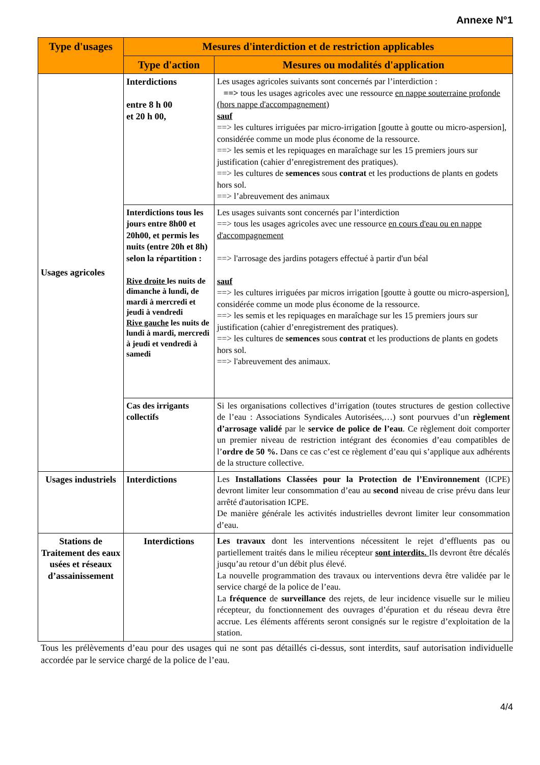Annexe N°1
| Type d'usages | Mesures d'interdiction et de restriction applicables | |
| --- | --- | --- |
| | Type d'action | Mesures ou modalités d'application |
| Usages agricoles | Interdictions entre 8 h 00 et 20 h 00, | Les usages agricoles suivants sont concernés par l’interdiction : ==> tous les usages agricoles avec une ressource en nappe souterraine profonde (hors nappe d'accompagnement) sauf ==> les cultures irriguées par micro-irrigation [goutte à goutte ou micro-aspersion], considérée comme un mode plus économe de la ressource. ==> les semis et les repiquages en maraîchage sur les 15 premiers jours sur justification (cahier d’enregistrement des pratiques). ==> les cultures de semences sous contrat et les productions de plants en godets hors sol. ==> l’abreuvement des animaux |
| | Interdictions tous les jours entre 8h00 et 20h00, et permis les nuits (entre 20h et 8h) selon la répartition : Rive droite les nuits de dimanche à lundi, de mardi à mercredi et jeudi à vendredi Rive gauche les nuits de lundi à mardi, mercredi à jeudi et vendredi à samedi | Les usages suivants sont concernés par l’interdiction ==> tous les usages agricoles avec une ressource en cours d'eau ou en nappe d'accompagnement ==> l'arrosage des jardins potagers effectué à partir d'un béal sauf ==> les cultures irriguées par micros irrigation [goutte à goutte ou micro-aspersion], considérée comme un mode plus économe de la ressource. ==> les semis et les repiquages en maraîchage sur les 15 premiers jours sur justification (cahier d’enregistrement des pratiques). ==> les cultures de semences sous contrat et les productions de plants en godets hors sol. ==> l'abreuvement des animaux. |
| | Cas des irrigants collectifs | Si les organisations collectives d’irrigation (toutes structures de gestion collective de l’eau : Associations Syndicales Autorisées,…) sont pourvues d’un règlement d’arrosage validé par le service de police de l’eau . Ce règlement doit comporter un premier niveau de restriction intégrant des économies d’eau compatibles de l’ ordre de 50 %. Dans ce cas c’est ce règlement d’eau qui s’applique aux adhérents de la structure collective. |
| Usages industriels | Interdictions | Les Installations Classées pour la Protection de l’Environnement (ICPE) devront limiter leur consommation d’eau au second niveau de crise prévu dans leur arrêté d'autorisation ICPE. De manière générale les activités industrielles devront limiter leur consommation d’eau. |
| Stations de Traitement des eaux usées et réseaux d’assainissement | Interdictions | Les travaux dont les interventions nécessitent le rejet d’effluents pas ou partiellement traités dans le milieu récepteur sont interdits. Ils devront être décalés jusqu’au retour d’un débit plus élevé. La nouvelle programmation des travaux ou interventions devra être validée par le service chargé de la police de l’eau. La fréquence de surveillance des rejets, de leur incidence visuelle sur le milieu récepteur, du fonctionnement des ouvrages d’épuration et du réseau devra être accrue. Les éléments afférents seront consignés sur le registre d’exploitation de la station. |
Tous les prélèvements d’eau pour des usages qui ne sont pas détaillés ci-dessus, sont interdits, sauf autorisation individuelle accordée par le service chargé de la police de l’eau.
4/4